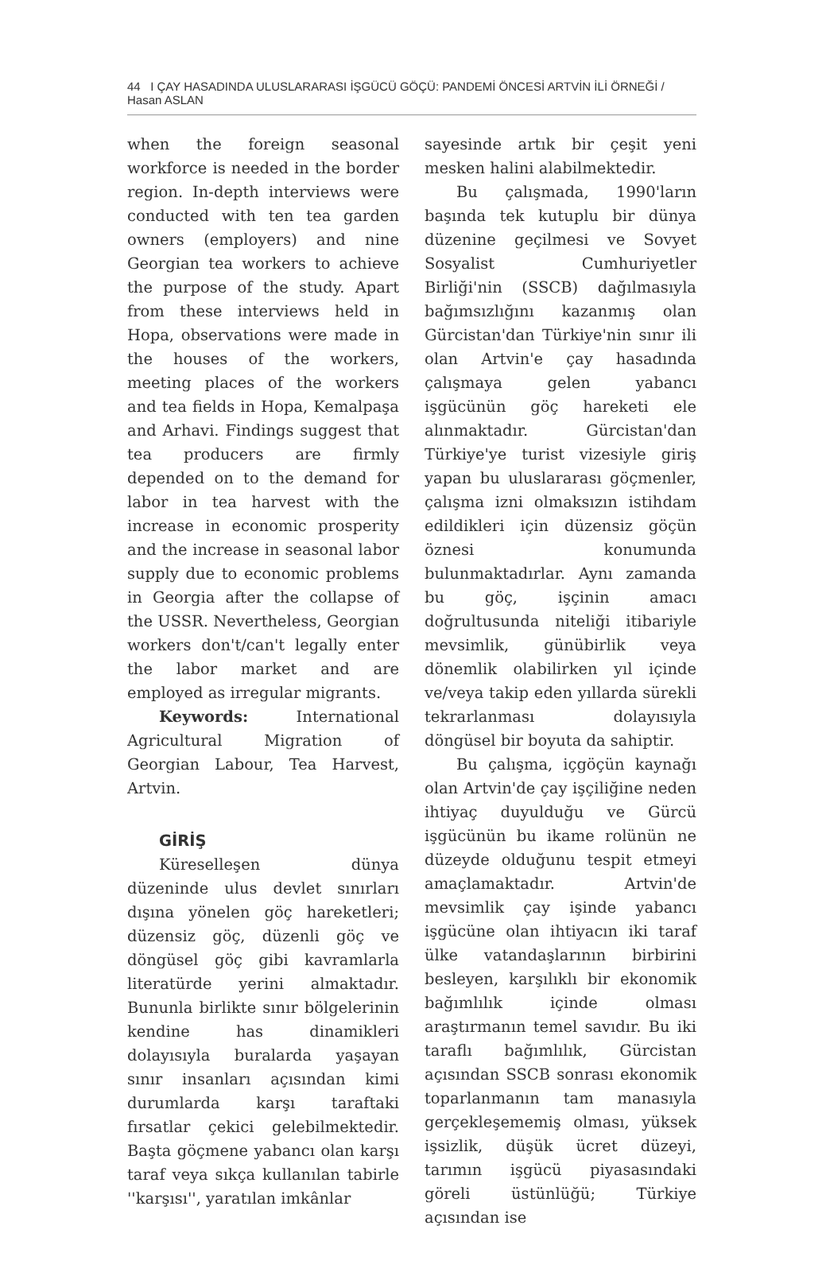44 I ÇAY HASADINDA ULUSLARARASI İŞGÜCÜ GÖÇÜ: PANDEMİ ÖNCESİ ARTVİN İLİ ÖRNEĞİ / Hasan ASLAN
when the foreign seasonal workforce is needed in the border region. In-depth interviews were conducted with ten tea garden owners (employers) and nine Georgian tea workers to achieve the purpose of the study. Apart from these interviews held in Hopa, observations were made in the houses of the workers, meeting places of the workers and tea fields in Hopa, Kemalpaşa and Arhavi. Findings suggest that tea producers are firmly depended on to the demand for labor in tea harvest with the increase in economic prosperity and the increase in seasonal labor supply due to economic problems in Georgia after the collapse of the USSR. Nevertheless, Georgian workers don't/can't legally enter the labor market and are employed as irregular migrants.
Keywords: International Agricultural Migration of Georgian Labour, Tea Harvest, Artvin.
GİRİŞ
Küreselleşen dünya düzeninde ulus devlet sınırları dışına yönelen göç hareketleri; düzensiz göç, düzenli göç ve döngüsel göç gibi kavramlarla literatürde yerini almaktadır. Bununla birlikte sınır bölgelerinin kendine has dinamikleri dolayısıyla buralarda yaşayan sınır insanları açısından kimi durumlarda karşı taraftaki fırsatlar çekici gelebilmektedir. Başta göçmene yabancı olan karşı taraf veya sıkça kullanılan tabirle ''karşısı'', yaratılan imkânlar
sayesinde artık bir çeşit yeni mesken halini alabilmektedir.
Bu çalışmada, 1990'ların başında tek kutuplu bir dünya düzenine geçilmesi ve Sovyet Sosyalist Cumhuriyetler Birliği'nin (SSCB) dağılmasıyla bağımsızlığını kazanmış olan Gürcistan'dan Türkiye'nin sınır ili olan Artvin'e çay hasadında çalışmaya gelen yabancı işgücünün göç hareketi ele alınmaktadır. Gürcistan'dan Türkiye'ye turist vizesiyle giriş yapan bu uluslararası göçmenler, çalışma izni olmaksızın istihdam edildikleri için düzensiz göçün öznesi konumunda bulunmaktadırlar. Aynı zamanda bu göç, işçinin amacı doğrultusunda niteliği itibariyle mevsimlik, günübirlik veya dönemlik olabilirken yıl içinde ve/veya takip eden yıllarda sürekli tekrarlanması dolayısıyla döngüsel bir boyuta da sahiptir.
Bu çalışma, içgöçün kaynağı olan Artvin'de çay işçiliğine neden ihtiyaç duyulduğu ve Gürcü işgücünün bu ikame rolünün ne düzeyde olduğunu tespit etmeyi amaçlamaktadır. Artvin'de mevsimlik çay işinde yabancı işgücüne olan ihtiyacın iki taraf ülke vatandaşlarının birbirini besleyen, karşılıklı bir ekonomik bağımlılık içinde olması araştırmanın temel savıdır. Bu iki taraflı bağımlılık, Gürcistan açısından SSCB sonrası ekonomik toparlanmanın tam manasıyla gerçekleşememiş olması, yüksek işsizlik, düşük ücret düzeyi, tarımın işgücü piyasasındaki göreli üstünlüğü; Türkiye açısından ise